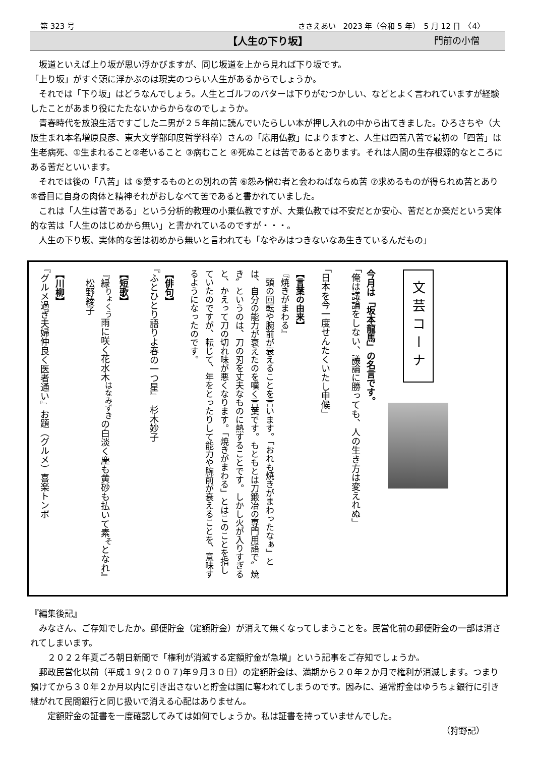第 323 号 ささえあい　2023 年（令和 5 年）　5 月 12 日　〈4〉
【人生の下り坂】 門前の小僧
　坂道といえば上り坂が思い浮かびますが、同じ坂道を上から見れば下り坂です。
「上り坂」がすぐ頭に浮かぶのは現実のつらい人生があるからでしょうか。
　それでは「下り坂」はどうなんでしょう。人生とゴルフのパターは下りがむつかしい、などとよく言われていますが経験したことがあまり役にたたないからからなのでしょうか。
　青春時代を放浪生活ですごした二男が２５年前に読んでいたらしい本が押し入れの中から出てきました。ひろさちや（大阪生まれ本名増原良彦、東大文学部印度哲学科卒）さんの「応用仏教」によりますと、人生は四苦八苦で最初の「四苦」は生老病死、①生まれること②老いること ③病むこと ④死ぬことは苦であるとあります。それは人間の生存根源的なところにある苦だといいます。
　それでは後の「八苦」は ⑤愛するものとの別れの苦 ⑥怨み憎む者と会わねばならぬ苦 ⑦求めるものが得られぬ苦とあり ⑧番目に自身の肉体と精神それがおしなべて苦であると書かれていました。
　これは「人生は苦である」という分析的教理の小乗仏教ですが、大乗仏教では不安だとか安心、苦だとか楽だという実体的な苦は「人生のはじめから無い」と書かれているのですが・・・。
　人生の下り坂、実体的な苦は初めから無いと言われても「なやみはつきないなあ生きているんだもの」
文芸コーナ
今月は「坂本龍馬」の名言です。
「俺は議論をしない、議論に勝っても、人の生き方は変えれぬ」
「日本を今一度せんたくいたし申候」
【言葉の由来】
『焼きがまわる』
　頭の回転や腕前が衰えることを言います。「おれも焼きがまわったなぁ」とは、自分の能力が衰えたのを嘆く言葉です。もともとは刀鍛冶の専門用語で〞焼き〟というのは、刀の刃を丈夫なものに熱することです。しかし火が入りすぎると、かえって刀の切れ味が悪くなります。「焼きがまわる」とはこのことを指していたのですが、転じて、年をとったりして能力や腕前が衰えることを、意味するようになったのです。
【俳句】
『ふとひとり語りよ春の一つ星』　杉木妙子
【短歌】
『緑<sup>りょくう</sup>雨に咲く花水木<sup>はなみずき</sup>の白淡く塵も黄砂も払いて素<sup>そ</sup>となれ』
　松野綾子
【川柳】
『グルメ過ぎ夫婦仲良く医者通い』お題（グルメ）喜楽トンボ
『編集後記』
　みなさん、ご存知でしたか。郵便貯金（定額貯金）が消えて無くなってしまうことを。民営化前の郵便貯金の一部は消されてしまいます。
　　２０２２年夏ごろ朝日新聞で「権利が消滅する定額貯金が急増」という記事をご存知でしょうか。
　郵政民営化以前（平成１９(２００７)年９月３０日）の定額貯金は、満期から２０年２か月で権利が消滅します。つまり預けてから３０年２か月以内に引き出さないと貯金は国に奪われてしまうのです。因みに、通常貯金はゆうちょ銀行に引き継がれて民間銀行と同じ扱いで消える心配はありません。
　　定額貯金の証書を一度確認してみては如何でしょうか。私は証書を持っていませんでした。
（狩野記）